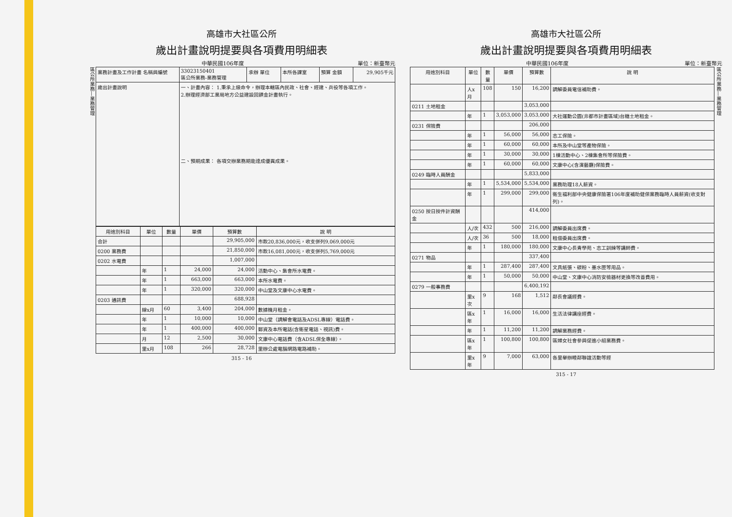高雄市大社區公所
歲出計畫說明提要與各項費用明細表
中華民國106年度 單位：新臺幣元
區公所業務—業務管理
| 業務計畫及工作計畫 名稱與編號 | 33023150401 區公所業務-業務管理 | 承辦 單位 | 本所各課室 | 預算 金額 | 29,905千元 |
| 歲出計畫說明 | 一、計畫內容： 1.秉承上級命令，辦理本轄區內民政、社會、經建、兵役等各項工作。 2.辦理經濟部工業局地方公益建設回饋金計畫執行。 二、預期成果： 各項交辦業務期能達成優異成果。 | | | | |
| 用途別科目 | 單位 | 數量 | 單價 | 預算數 | 說 明 |
| --- | --- | --- | --- | --- | --- |
| 合計 | | | | 29,905,000 | 市款20,836,000元，收支併列9,069,000元 |
| 0200 業務費 | | | | 21,850,000 | 市款16,081,000元，收支併列5,769,000元 |
| 0202 水電費 | | | | 1,007,000 | |
| | 年 | 1 | 24,000 | 24,000 | 活動中心、集會所水電費。 |
| | 年 | 1 | 663,000 | 663,000 | 本所水電費。 |
| | 年 | 1 | 320,000 | 320,000 | 中山堂及文康中心水電費。 |
| 0203 通訊費 | | | | 688,928 | |
| | 線x月 | 60 | 3,400 | 204,000 | 數據機月租金。 |
| | 年 | 1 | 10,000 | 10,000 | 中山堂（調解會電話及ADSL專線）電話費。 |
| | 年 | 1 | 400,000 | 400,000 | 郵資及本所電話(含衛星電話、視訊)費。 |
| | 月 | 12 | 2,500 | 30,000 | 文康中心電話費（含ADSL保全專線）。 |
| | 里x月 | 108 | 266 | 28,728 | 里辦公處電腦網路電路補助。 |
315 - 16
高雄市大社區公所
歲出計畫說明提要與各項費用明細表
中華民國106年度 單位：新臺幣元
| 用途別科目 | 單位 | 數量 | 單價 | 預算數 | 說 明 |
| --- | --- | --- | --- | --- | --- |
| | 人x月 | 108 | 150 | 16,200 | 調解委員電信補助費。 |
| 0211 土地租金 | | | | 3,053,000 | |
| | 年 | 1 | 3,053,000 | 3,053,000 | 大社運動公園(非都市計畫區域)台糖土地租金。 |
| 0231 保險費 | | | | 206,000 | |
| | 年 | 1 | 56,000 | 56,000 | 志工保險。 |
| | 年 | 1 | 60,000 | 60,000 | 本所及中山堂等產物保險。 |
| | 年 | 1 | 30,000 | 30,000 | 1棟活動中心、2棟集會所等保險費。 |
| | 年 | 1 | 60,000 | 60,000 | 文康中心(含演藝廳)保險費。 |
| 0249 臨時人員酬金 | | | | 5,833,000 | |
| | 年 | 1 | 5,534,000 | 5,534,000 | 業務助理18人薪資。 |
| | 年 | 1 | 299,000 | 299,000 | 衛生福利部中央健康保險署106年度補助健保業務臨時人員薪資(收支對列)。 |
| 0250 按日按件計資酬金 | | | | 414,000 | |
| | 人/次 | 432 | 500 | 216,000 | 調解委員出席費。 |
| | 人/次 | 36 | 500 | 18,000 | 租佃委員出席費。 |
| | 年 | 1 | 180,000 | 180,000 | 文康中心長青學苑、志工訓練等講師費。 |
| 0271 物品 | | | | 337,400 | |
| | 年 | 1 | 287,400 | 287,400 | 文具紙張、碳粉、墨水匣等用品。 |
| | 年 | 1 | 50,000 | 50,000 | 中山堂、文康中心消防安檢器材更換等改善費用。 |
| 0279 一般事務費 | | | | 6,400,192 | |
| | 里x次 | 9 | 168 | 1,512 | 鄰長會議經費。 |
| | 區x年 | 1 | 16,000 | 16,000 | 生活法律講座經費。 |
| | 年 | 1 | 11,200 | 11,200 | 調解業務經費。 |
| | 區x年 | 1 | 100,800 | 100,800 | 區婦女社會參與促進小組業務費。 |
| | 里x年 | 9 | 7,000 | 63,000 | 各里舉辦睦鄰聯誼活動等經 |
區公所業務—業務管理
315 - 17